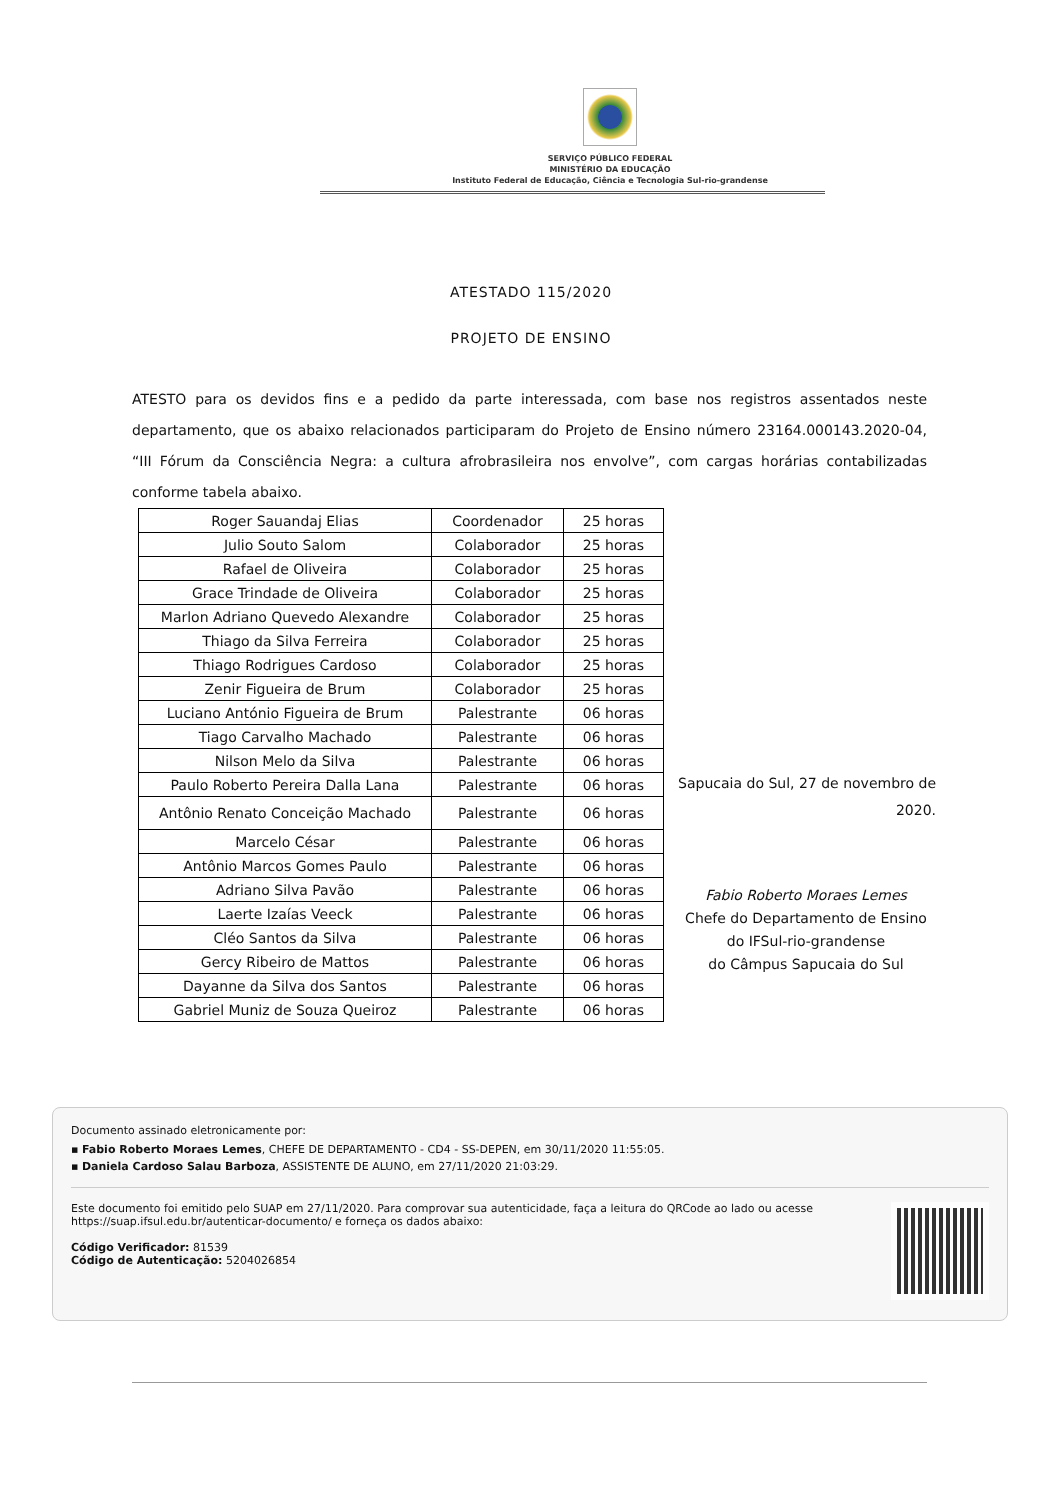SERVIÇO PÚBLICO FEDERAL
MINISTÉRIO DA EDUCAÇÃO
Instituto Federal de Educação, Ciência e Tecnologia Sul-rio-grandense
ATESTADO 115/2020
PROJETO DE ENSINO
ATESTO para os devidos fins e a pedido da parte interessada, com base nos registros assentados neste departamento, que os abaixo relacionados participaram do Projeto de Ensino número 23164.000143.2020-04, “III Fórum da Consciência Negra: a cultura afrobrasileira nos envolve”, com cargas horárias contabilizadas conforme tabela abaixo.
| Roger Sauandaj Elias | Coordenador | 25 horas |
| Julio Souto Salom | Colaborador | 25 horas |
| Rafael de Oliveira | Colaborador | 25 horas |
| Grace Trindade de Oliveira | Colaborador | 25 horas |
| Marlon Adriano Quevedo Alexandre | Colaborador | 25 horas |
| Thiago da Silva Ferreira | Colaborador | 25 horas |
| Thiago Rodrigues Cardoso | Colaborador | 25 horas |
| Zenir Figueira de Brum | Colaborador | 25 horas |
| Luciano António Figueira de Brum | Palestrante | 06 horas |
| Tiago Carvalho Machado | Palestrante | 06 horas |
| Nilson Melo da Silva | Palestrante | 06 horas |
| Paulo Roberto Pereira Dalla Lana | Palestrante | 06 horas |
| Antônio Renato Conceição Machado | Palestrante | 06 horas |
| Marcelo César | Palestrante | 06 horas |
| Antônio Marcos Gomes Paulo | Palestrante | 06 horas |
| Adriano Silva Pavão | Palestrante | 06 horas |
| Laerte Izaías Veeck | Palestrante | 06 horas |
| Cléo Santos da Silva | Palestrante | 06 horas |
| Gercy Ribeiro de Mattos | Palestrante | 06 horas |
| Dayanne da Silva dos Santos | Palestrante | 06 horas |
| Gabriel Muniz de Souza Queiroz | Palestrante | 06 horas |
Sapucaia do Sul, 27 de novembro de 2020.
Fabio Roberto Moraes Lemes
Chefe do Departamento de Ensino
do IFSul-rio-grandense
do Câmpus Sapucaia do Sul
Documento assinado eletronicamente por:
▪ Fabio Roberto Moraes Lemes, CHEFE DE DEPARTAMENTO - CD4 - SS-DEPEN, em 30/11/2020 11:55:05.
▪ Daniela Cardoso Salau Barboza, ASSISTENTE DE ALUNO, em 27/11/2020 21:03:29.
Este documento foi emitido pelo SUAP em 27/11/2020. Para comprovar sua autenticidade, faça a leitura do QRCode ao lado ou acesse https://suap.ifsul.edu.br/autenticar-documento/ e forneça os dados abaixo:
Código Verificador: 81539
Código de Autenticação: 5204026854